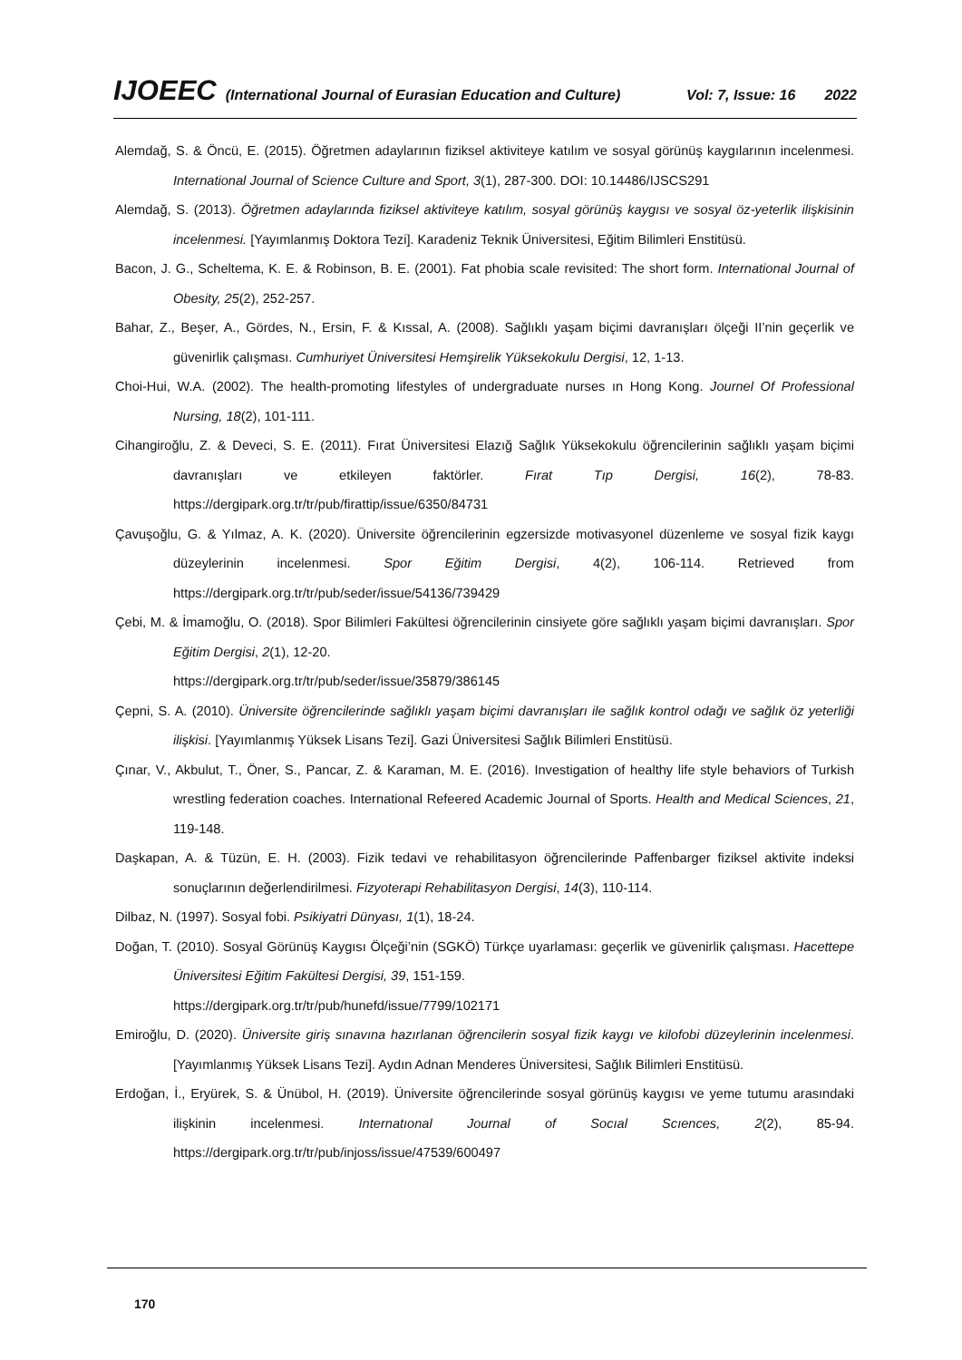IJOEEC (International Journal of Eurasian Education and Culture) Vol: 7, Issue: 16 2022
Alemdağ, S. & Öncü, E. (2015). Öğretmen adaylarının fiziksel aktiviteye katılım ve sosyal görünüş kaygılarının incelenmesi. International Journal of Science Culture and Sport, 3(1), 287-300. DOI: 10.14486/IJSCS291
Alemdağ, S. (2013). Öğretmen adaylarında fiziksel aktiviteye katılım, sosyal görünüş kaygısı ve sosyal öz-yeterlik ilişkisinin incelenmesi. [Yayımlanmış Doktora Tezi]. Karadeniz Teknik Üniversitesi, Eğitim Bilimleri Enstitüsü.
Bacon, J. G., Scheltema, K. E. & Robinson, B. E. (2001). Fat phobia scale revisited: The short form. International Journal of Obesity, 25(2), 252-257.
Bahar, Z., Beşer, A., Gördes, N., Ersin, F. & Kıssal, A. (2008). Sağlıklı yaşam biçimi davranışları ölçeği II’nin geçerlik ve güvenirlik çalışması. Cumhuriyet Üniversitesi Hemşirelik Yüksekokulu Dergisi, 12, 1-13.
Choi-Hui, W.A. (2002). The health-promoting lifestyles of undergraduate nurses ın Hong Kong. Journel Of Professional Nursing, 18(2), 101-111.
Cihangiroğlu, Z. & Deveci, S. E. (2011). Fırat Üniversitesi Elazığ Sağlık Yüksekokulu öğrencilerinin sağlıklı yaşam biçimi davranışları ve etkileyen faktörler. Fırat Tıp Dergisi, 16(2), 78-83. https://dergipark.org.tr/tr/pub/firattip/issue/6350/84731
Çavuşoğlu, G. & Yılmaz, A. K. (2020). Üniversite öğrencilerinin egzersizde motivasyonel düzenleme ve sosyal fizik kaygı düzeylerinin incelenmesi. Spor Eğitim Dergisi, 4(2), 106-114. Retrieved from https://dergipark.org.tr/tr/pub/seder/issue/54136/739429
Çebi, M. & İmamoğlu, O. (2018). Spor Bilimleri Fakültesi öğrencilerinin cinsiyete göre sağlıklı yaşam biçimi davranışları. Spor Eğitim Dergisi, 2(1), 12-20.
https://dergipark.org.tr/tr/pub/seder/issue/35879/386145
Çepni, S. A. (2010). Üniversite öğrencilerinde sağlıklı yaşam biçimi davranışları ile sağlık kontrol odağı ve sağlık öz yeterliği ilişkisi. [Yayımlanmış Yüksek Lisans Tezi]. Gazi Üniversitesi Sağlık Bilimleri Enstitüsü.
Çınar, V., Akbulut, T., Öner, S., Pancar, Z. & Karaman, M. E. (2016). Investigation of healthy life style behaviors of Turkish wrestling federation coaches. International Refeered Academic Journal of Sports. Health and Medical Sciences, 21, 119-148.
Daşkapan, A. & Tüzün, E. H. (2003). Fizik tedavi ve rehabilitasyon öğrencilerinde Paffenbarger fiziksel aktivite indeksi sonuçlarının değerlendirilmesi. Fizyoterapi Rehabilitasyon Dergisi, 14(3), 110-114.
Dilbaz, N. (1997). Sosyal fobi. Psikiyatri Dünyası, 1(1), 18-24.
Doğan, T. (2010). Sosyal Görünüş Kaygısı Ölçeği’nin (SGKÖ) Türkçe uyarlaması: geçerlik ve güvenirlik çalışması. Hacettepe Üniversitesi Eğitim Fakültesi Dergisi, 39, 151-159.
https://dergipark.org.tr/tr/pub/hunefd/issue/7799/102171
Emiroğlu, D. (2020). Üniversite giriş sınavına hazırlanan öğrencilerin sosyal fizik kaygı ve kilofobi düzeylerinin incelenmesi. [Yayımlanmış Yüksek Lisans Tezi]. Aydın Adnan Menderes Üniversitesi, Sağlık Bilimleri Enstitüsü.
Erdoğan, İ., Eryürek, S. & Ünübol, H. (2019). Üniversite öğrencilerinde sosyal görünüş kaygısı ve yeme tutumu arasındaki ilişkinin incelenmesi. Internatıonal Journal of Socıal Scıences, 2(2), 85-94. https://dergipark.org.tr/tr/pub/injoss/issue/47539/600497
170